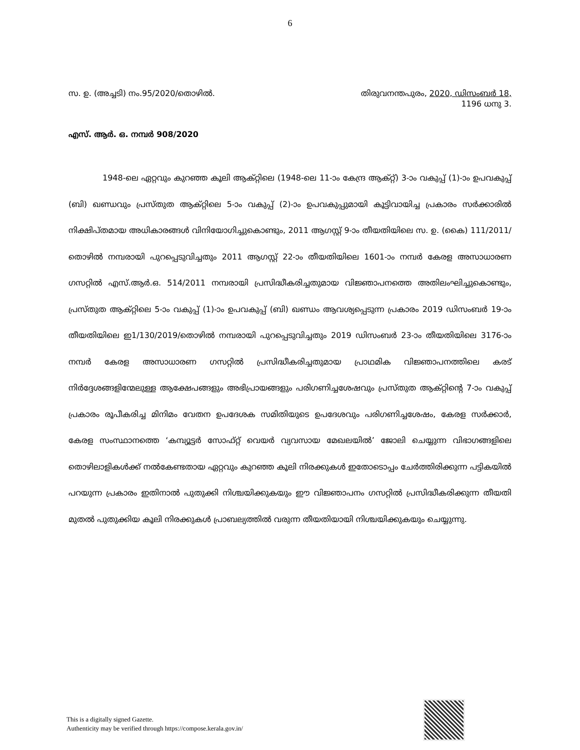6
സ. ഉ. (അച്ചടി) നം.95/2020/തൊഴിൽ.
തിരുവനന്തപുരം, 2020, ഡിസംബർ 18,
1196 ധനു 3.
എസ്. ആർ. ഒ. നമ്പർ 908/2020
1948-ലെ ഏറ്റവും കുറഞ്ഞ കൂലി ആക്റ്റിലെ (1948-ലെ 11-ാം കേന്ദ്ര ആക്റ്റ്) 3-ാം വകുപ്പ് (1)-ാം ഉപവകുപ്പ് (ബി) ഖണ്ഡവും പ്രസ്തുത ആക്റ്റിലെ 5-ാം വകുപ്പ് (2)-ാം ഉപവകുപ്പുമായി കൂട്ടിവായിച്ച പ്രകാരം സർക്കാരിൽ നിക്ഷിപ്തമായ അധികാരങ്ങൾ വിനിയോഗിച്ചുകൊണ്ടും, 2011 ആഗസ്റ്റ് 9-ാം തീയതിയിലെ സ. ഉ. (കൈ) 111/2011/തൊഴിൽ നമ്പരായി പുറപ്പെടുവിച്ചതും 2011 ആഗസ്റ്റ് 22-ാം തീയതിയിലെ 1601-ാം നമ്പർ കേരള അസാധാരണ ഗസറ്റിൽ എസ്.ആർ.ഒ. 514/2011 നമ്പരായി പ്രസിദ്ധീകരിച്ചതുമായ വിജ്ഞാപനത്തെ അതിലംഘിച്ചുകൊണ്ടും, പ്രസ്തുത ആക്റ്റിലെ 5-ാം വകുപ്പ് (1)-ാം ഉപവകുപ്പ് (ബി) ഖണ്ഡം ആവശ്യപ്പെടുന്ന പ്രകാരം 2019 ഡിസംബർ 19-ാം തീയതിയിലെ ഇ1/130/2019/തൊഴിൽ നമ്പരായി പുറപ്പെടുവിച്ചതും 2019 ഡിസംബർ 23-ാം തീയതിയിലെ 3176-ാം നമ്പർ കേരള അസാധാരണ ഗസറ്റിൽ പ്രസിദ്ധീകരിച്ചതുമായ പ്രാഥമിക വിജ്ഞാപനത്തിലെ കരട് നിർദ്ദേശങ്ങളിന്മേലുള്ള ആക്ഷേപങ്ങളും അഭിപ്രായങ്ങളും പരിഗണിച്ചശേഷവും പ്രസ്തുത ആക്റ്റിന്റെ 7-ാം വകുപ്പ് പ്രകാരം രൂപീകരിച്ച മിനിമം വേതന ഉപദേശക സമിതിയുടെ ഉപദേശവും പരിഗണിച്ചശേഷം, കേരള സർക്കാർ, കേരള സംസ്ഥാനത്തെ ‘കമ്പ്യൂട്ടർ സോഫ്റ്റ് വെയർ വ്യവസായ മേഖലയിൽ’ ജോലി ചെയ്യുന്ന വിഭാഗങ്ങളിലെ തൊഴിലാളികൾക്ക് നൽകേണ്ടതായ ഏറ്റവും കുറഞ്ഞ കൂലി നിരക്കുകൾ ഇതോടൊപ്പം ചേർത്തിരിക്കുന്ന പട്ടികയിൽ പറയുന്ന പ്രകാരം ഇതിനാൽ പുതുക്കി നിശ്ചയിക്കുകയും ഈ വിജ്ഞാപനം ഗസറ്റിൽ പ്രസിദ്ധീകരിക്കുന്ന തീയതി മുതൽ പുതുക്കിയ കൂലി നിരക്കുകൾ പ്രാബല്യത്തിൽ വരുന്ന തീയതിയായി നിശ്ചയിക്കുകയും ചെയ്യുന്നു.
This is a digitally signed Gazette.
Authenticity may be verified through https://compose.kerala.gov.in/